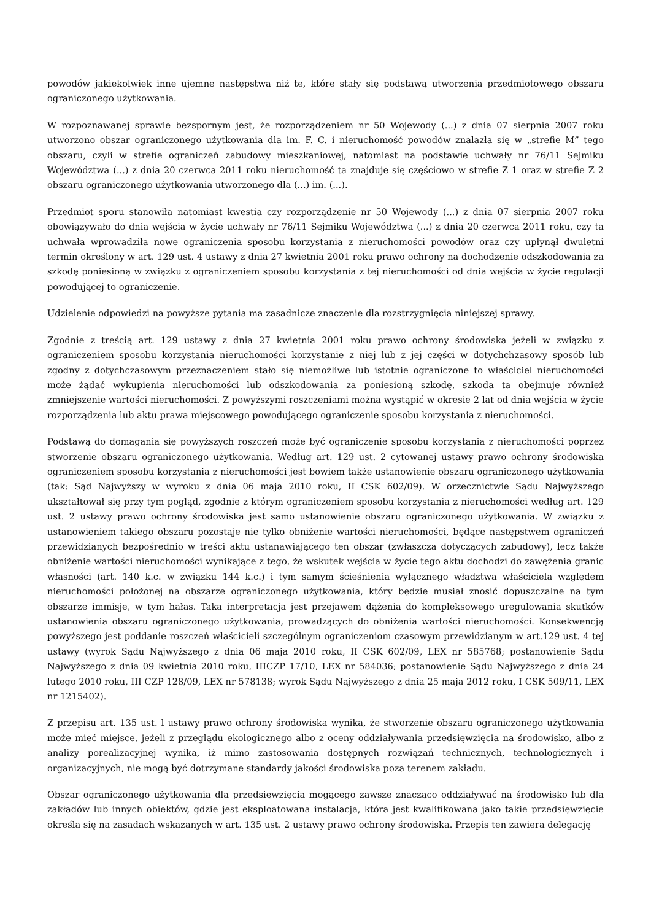powodów jakiekolwiek inne ujemne następstwa niż te, które stały się podstawą utworzenia przedmiotowego obszaru ograniczonego użytkowania.
W rozpoznawanej sprawie bezspornym jest, że rozporządzeniem nr 50 Wojewody (...) z dnia 07 sierpnia 2007 roku utworzono obszar ograniczonego użytkowania dla im. F. C. i nieruchomość powodów znalazła się w „strefie M” tego obszaru, czyli w strefie ograniczeń zabudowy mieszkaniowej, natomiast na podstawie uchwały nr 76/11 Sejmiku Województwa (...) z dnia 20 czerwca 2011 roku nieruchomość ta znajduje się częściowo w strefie Z 1 oraz w strefie Z 2 obszaru ograniczonego użytkowania utworzonego dla (...) im. (...).
Przedmiot sporu stanowiła natomiast kwestia czy rozporządzenie nr 50 Wojewody (...) z dnia 07 sierpnia 2007 roku obowiązywało do dnia wejścia w życie uchwały nr 76/11 Sejmiku Województwa (...) z dnia 20 czerwca 2011 roku, czy ta uchwała wprowadziła nowe ograniczenia sposobu korzystania z nieruchomości powodów oraz czy upłynął dwuletni termin określony w art. 129 ust. 4 ustawy z dnia 27 kwietnia 2001 roku prawo ochrony na dochodzenie odszkodowania za szkodę poniesioną w związku z ograniczeniem sposobu korzystania z tej nieruchomości od dnia wejścia w życie regulacji powodującej to ograniczenie.
Udzielenie odpowiedzi na powyższe pytania ma zasadnicze znaczenie dla rozstrzygnięcia niniejszej sprawy.
Zgodnie z treścią art. 129 ustawy z dnia 27 kwietnia 2001 roku prawo ochrony środowiska jeżeli w związku z ograniczeniem sposobu korzystania nieruchomości korzystanie z niej lub z jej części w dotychchzasowy sposób lub zgodny z dotychczasowym przeznaczeniem stało się niemożliwe lub istotnie ograniczone to właściciel nieruchomości może żądać wykupienia nieruchomości lub odszkodowania za poniesioną szkodę, szkoda ta obejmuje również zmniejszenie wartości nieruchomości. Z powyższymi roszczeniami można wystąpić w okresie 2 lat od dnia wejścia w życie rozporządzenia lub aktu prawa miejscowego powodującego ograniczenie sposobu korzystania z nieruchomości.
Podstawą do domagania się powyższych roszczeń może być ograniczenie sposobu korzystania z nieruchomości poprzez stworzenie obszaru ograniczonego użytkowania. Według art. 129 ust. 2 cytowanej ustawy prawo ochrony środowiska ograniczeniem sposobu korzystania z nieruchomości jest bowiem także ustanowienie obszaru ograniczonego użytkowania (tak: Sąd Najwyższy w wyroku z dnia 06 maja 2010 roku, II CSK 602/09). W orzecznictwie Sądu Najwyższego ukształtował się przy tym pogląd, zgodnie z którym ograniczeniem sposobu korzystania z nieruchomości według art. 129 ust. 2 ustawy prawo ochrony środowiska jest samo ustanowienie obszaru ograniczonego użytkowania. W związku z ustanowieniem takiego obszaru pozostaje nie tylko obniżenie wartości nieruchomości, będące następstwem ograniczeń przewidzianych bezpośrednio w treści aktu ustanawiającego ten obszar (zwłaszcza dotyczących zabudowy), lecz także obniżenie wartości nieruchomości wynikające z tego, że wskutek wejścia w życie tego aktu dochodzi do zawężenia granic własności (art. 140 k.c. w związku 144 k.c.) i tym samym ścieśnienia wyłącznego władztwa właściciela względem nieruchomości położonej na obszarze ograniczonego użytkowania, który będzie musiał znosić dopuszczalne na tym obszarze immisje, w tym hałas. Taka interpretacja jest przejawem dążenia do kompleksowego uregulowania skutków ustanowienia obszaru ograniczonego użytkowania, prowadzących do obniżenia wartości nieruchomości. Konsekwencją powyższego jest poddanie roszczeń właścicieli szczególnym ograniczeniom czasowym przewidzianym w art.129 ust. 4 tej ustawy (wyrok Sądu Najwyższego z dnia 06 maja 2010 roku, II CSK 602/09, LEX nr 585768; postanowienie Sądu Najwyższego z dnia 09 kwietnia 2010 roku, IIICZP 17/10, LEX nr 584036; postanowienie Sądu Najwyższego z dnia 24 lutego 2010 roku, III CZP 128/09, LEX nr 578138; wyrok Sądu Najwyższego z dnia 25 maja 2012 roku, I CSK 509/11, LEX nr 1215402).
Z przepisu art. 135 ust. l ustawy prawo ochrony środowiska wynika, że stworzenie obszaru ograniczonego użytkowania może mieć miejsce, jeżeli z przeglądu ekologicznego albo z oceny oddziaływania przedsięwzięcia na środowisko, albo z analizy porealizacyjnej wynika, iż mimo zastosowania dostępnych rozwiązań technicznych, technologicznych i organizacyjnych, nie mogą być dotrzymane standardy jakości środowiska poza terenem zakładu.
Obszar ograniczonego użytkowania dla przedsięwzięcia mogącego zawsze znacząco oddziaływać na środowisko lub dla zakładów lub innych obiektów, gdzie jest eksploatowana instalacja, która jest kwalifikowana jako takie przedsięwzięcie określa się na zasadach wskazanych w art. 135 ust. 2 ustawy prawo ochrony środowiska. Przepis ten zawiera delegację